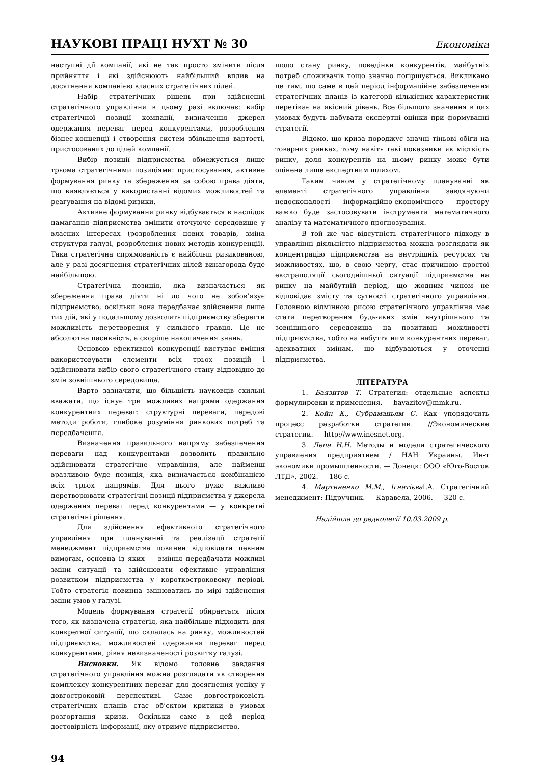НАУКОВІ ПРАЦІ НУХТ № 30 Економіка
наступні дії компанії, які не так просто змінити після прийняття і які здійснюють найбільший вплив на досягнення компанією власних стратегічних цілей.
Набір стратегічних рішень при здійсненні стратегічного управління в цьому разі включає: вибір стратегічної позиції компанії, визначення джерел одержання переваг перед конкурентами, розроблення бізнес-концепції і створення систем збільшення вартості, пристосованих до цілей компанії.
Вибір позиції підприємства обмежується лише трьома стратегічними позиціями: пристосування, активне формування ринку та збереження за собою права діяти, що виявляється у використанні відомих можливостей та реагування на відомі ризики.
Активне формування ринку відбувається в наслідок намагання підприємства змінити оточуюче середовище у власних інтересах (розроблення нових товарів, зміна структури галузі, розроблення нових методів конкуренції). Така стратегічна спрямованість є найбільш ризикованою, але у разі досягнення стратегічних цілей винагорода буде найбільшою.
Стратегічна позиція, яка визначається як збереження права діяти ні до чого не зобов’язує підприємство, оскільки вона передбачає здійснення лише тих дій, які у подальшому дозволять підприємству зберегти можливість перетворення у сильного гравця. Це не абсолютна пасивність, а скоріше накопичення знань.
Основою ефективної конкуренції виступає вміння використовувати елементи всіх трьох позицій і здійснювати вибір свого стратегічного стану відповідно до змін зовнішнього середовища.
Варто зазначити, що більшість науковців схильні вважати, що існує три можливих напрями одержання конкурентних переваг: структурні переваги, передові методи роботи, глибоке розуміння ринкових потреб та передбачення.
Визначення правильного напряму забезпечення переваги над конкурентами дозволить правильно здійснювати стратегічне управління, але найменш вразливою буде позиція, яка визначається комбінацією всіх трьох напрямів. Для цього дуже важливо перетворювати стратегічні позиції підприємства у джерела одержання переваг перед конкурентами — у конкретні стратегічні рішення.
Для здійснення ефективного стратегічного управління при плануванні та реалізації стратегії менеджмент підприємства повинен відповідати певним вимогам, основна із яких — вміння передбачати можливі зміни ситуації та здійснювати ефективне управління розвитком підприємства у короткостроковому періоді. Тобто стратегія повинна змінюватись по мірі здійснення зміни умов у галузі.
Модель формування стратегії обирається після того, як визначена стратегія, яка найбільше підходить для конкретної ситуації, що склалась на ринку, можливостей підприємства, можливостей одержання переваг перед конкурентами, рівня невизначеності розвитку галузі.
Висновки. Як відомо головне завдання стратегічного управління можна розглядати як створення комплексу конкурентних переваг для досягнення успіху у довгостроковій перспективі. Саме довгостроковість стратегічних планів стає об’єктом критики в умовах розгортання кризи. Оскільки саме в цей період достовірність інформації, яку отримує підприємство,
щодо стану ринку, поведінки конкурентів, майбутніх потреб споживачів тощо значно погіршується. Викликано це тим, що саме в цей період інформаційне забезпечення стратегічних планів із категорії кількісних характеристик перетікає на якісний рівень. Все більшого значення в цих умовах будуть набувати експертні оцінки при формуванні стратегії.
Відомо, що криза породжує значні тіньові обіги на товарних ринках, тому навіть такі показники як місткість ринку, доля конкурентів на цьому ринку може бути оцінена лише експертним шляхом.
Таким чином у стратегічному плануванні як елементі стратегічного управління завдячуючи недосконалості інформаційно-економічного простору важко буде застосовувати інструменти математичного аналізу та математичного прогнозування.
В той же час відсутність стратегічного підходу в управлінні діяльністю підприємства можна розглядати як концентрацію підприємства на внутрішніх ресурсах та можливостях, що, в свою чергу, стає причиною простої екстраполяції сьогоднішньої ситуації підприємства на ринку на майбутній період, що жодним чином не відповідає змісту та сутності стратегічного управління. Головною відмінною рисою стратегічного управління має стати перетворення будь-яких змін внутрішнього та зовнішнього середовища на позитивні можливості підприємства, тобто на набуття ним конкурентних переваг, адекватних змінам, що відбуваються у оточенні підприємства.
ЛІТЕРАТУРА
1. Баязитов Т. Стратегия: отдельные аспекты формулировки и применения. — bayazitov@mmk.ru.
2. Койн К., Субраманьям С. Как упорядочить процесс разработки стратегии. //Экономические стратегии. — http://www.inesnet.org.
3. Лепа Н.Н. Методы и модели стратегического управления предприятием / НАН Украины. Ин-т экономики промышленности. — Донецк: ООО «Юго-Восток ЛТД», 2002. — 186 с.
4. Мартиненко М.М., Ігнатієва І.А. Стратегічний менеджмент: Підручник. — Каравела, 2006. — 320 с.
Надійшла до редколегії 10.03.2009 р.
94